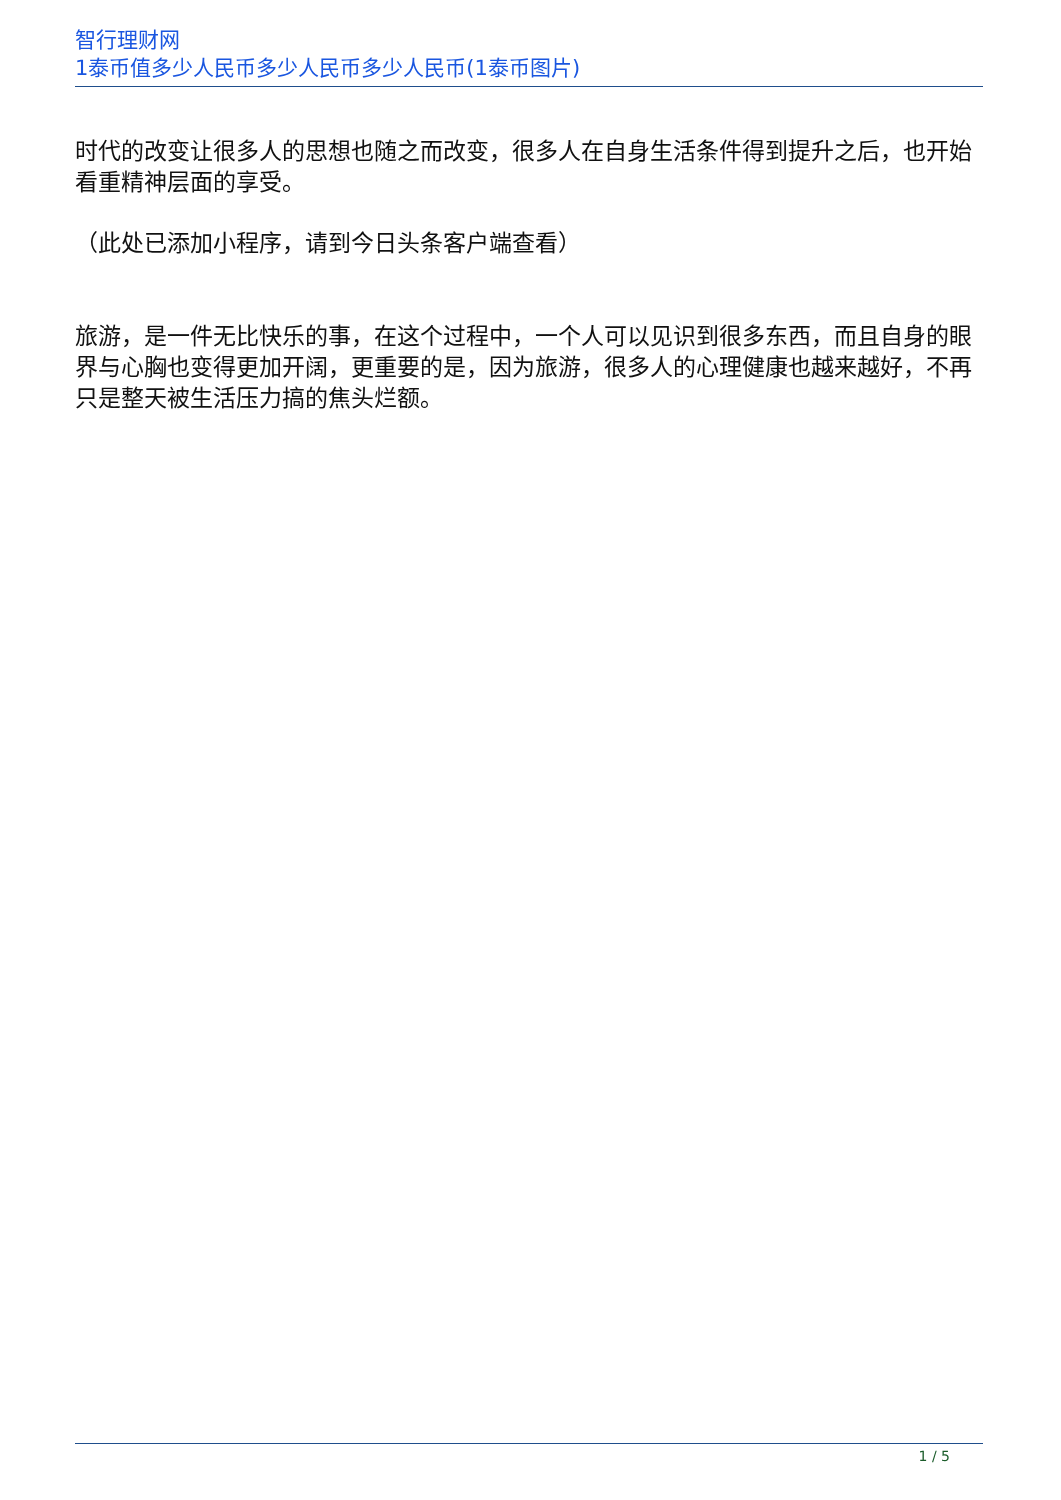智行理财网
1泰币值多少人民币多少人民币多少人民币(1泰币图片)
时代的改变让很多人的思想也随之而改变，很多人在自身生活条件得到提升之后，也开始看重精神层面的享受。
（此处已添加小程序，请到今日头条客户端查看）
旅游，是一件无比快乐的事，在这个过程中，一个人可以见识到很多东西，而且自身的眼界与心胸也变得更加开阔，更重要的是，因为旅游，很多人的心理健康也越来越好，不再只是整天被生活压力搞的焦头烂额。
1 / 5